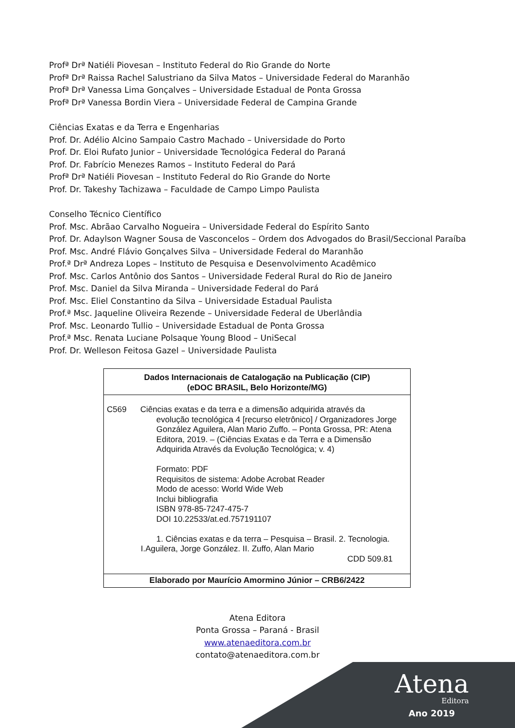Atena
Editora
Ano 2019
Profª Drª Natiéli Piovesan – Instituto Federal do Rio Grande do Norte
Profª Drª Raissa Rachel Salustriano da Silva Matos – Universidade Federal do Maranhão
Profª Drª Vanessa Lima Gonçalves – Universidade Estadual de Ponta Grossa
Profª Drª Vanessa Bordin Viera – Universidade Federal de Campina Grande
Ciências Exatas e da Terra e Engenharias
Prof. Dr. Adélio Alcino Sampaio Castro Machado – Universidade do Porto
Prof. Dr. Eloi Rufato Junior – Universidade Tecnológica Federal do Paraná
Prof. Dr. Fabrício Menezes Ramos – Instituto Federal do Pará
Profª Drª Natiéli Piovesan – Instituto Federal do Rio Grande do Norte
Prof. Dr. Takeshy Tachizawa – Faculdade de Campo Limpo Paulista
Conselho Técnico Científico
Prof. Msc. Abrãao Carvalho Nogueira – Universidade Federal do Espírito Santo
Prof. Dr. Adaylson Wagner Sousa de Vasconcelos – Ordem dos Advogados do Brasil/Seccional Paraíba
Prof. Msc. André Flávio Gonçalves Silva – Universidade Federal do Maranhão
Prof.ª Drª Andreza Lopes – Instituto de Pesquisa e Desenvolvimento Acadêmico
Prof. Msc. Carlos Antônio dos Santos – Universidade Federal Rural do Rio de Janeiro
Prof. Msc. Daniel da Silva Miranda – Universidade Federal do Pará
Prof. Msc. Eliel Constantino da Silva – Universidade Estadual Paulista
Prof.ª Msc. Jaqueline Oliveira Rezende – Universidade Federal de Uberlândia
Prof. Msc. Leonardo Tullio – Universidade Estadual de Ponta Grossa
Prof.ª Msc. Renata Luciane Polsaque Young Blood – UniSecal
Prof. Dr. Welleson Feitosa Gazel – Universidade Paulista
Dados Internacionais de Catalogação na Publicação (CIP)
(eDOC BRASIL, Belo Horizonte/MG)
C569 Ciências exatas e da terra e a dimensão adquirida através da
evolução tecnológica 4 [recurso eletrônico] / Organizadores Jorge González Aguilera, Alan Mario Zuffo. – Ponta Grossa, PR: Atena Editora, 2019. – (Ciências Exatas e da Terra e a Dimensão Adquirida Através da Evolução Tecnológica; v. 4)
Formato: PDF
Requisitos de sistema: Adobe Acrobat Reader
Modo de acesso: World Wide Web
Inclui bibliografia
ISBN 978-85-7247-475-7
DOI 10.22533/at.ed.757191107
1. Ciências exatas e da terra – Pesquisa – Brasil. 2. Tecnologia.
I.Aguilera, Jorge González. II. Zuffo, Alan Mario
CDD 509.81
Elaborado por Maurício Amormino Júnior – CRB6/2422
Atena Editora
Ponta Grossa – Paraná - Brasil
www.atenaeditora.com.br
contato@atenaeditora.com.br